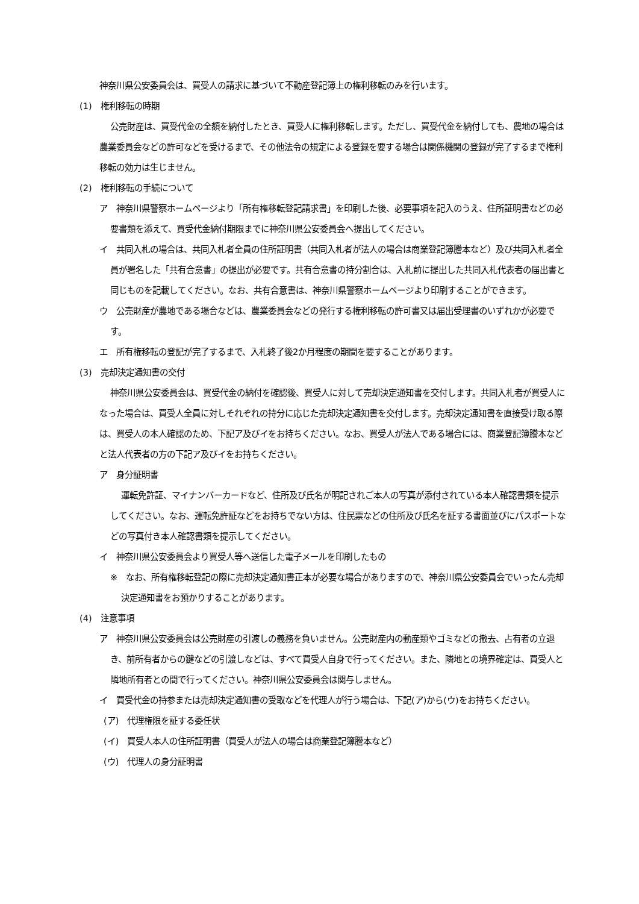神奈川県公安委員会は、買受人の請求に基づいて不動産登記簿上の権利移転のみを行います。
(1)　権利移転の時期
公売財産は、買受代金の全額を納付したとき、買受人に権利移転します。ただし、買受代金を納付しても、農地の場合は農業委員会などの許可などを受けるまで、その他法令の規定による登録を要する場合は関係機関の登録が完了するまで権利移転の効力は生じません。
(2)　権利移転の手続について
ア　神奈川県警察ホームページより「所有権移転登記請求書」を印刷した後、必要事項を記入のうえ、住所証明書などの必要書類を添えて、買受代金納付期限までに神奈川県公安委員会へ提出してください。
イ　共同入札の場合は、共同入札者全員の住所証明書（共同入札者が法人の場合は商業登記簿謄本など）及び共同入札者全員が署名した「共有合意書」の提出が必要です。共有合意書の持分割合は、入札前に提出した共同入札代表者の届出書と同じものを記載してください。なお、共有合意書は、神奈川県警察ホームページより印刷することができます。
ウ　公売財産が農地である場合などは、農業委員会などの発行する権利移転の許可書又は届出受理書のいずれかが必要です。
エ　所有権移転の登記が完了するまで、入札終了後2か月程度の期間を要することがあります。
(3)　売却決定通知書の交付
神奈川県公安委員会は、買受代金の納付を確認後、買受人に対して売却決定通知書を交付します。共同入札者が買受人になった場合は、買受人全員に対しそれぞれの持分に応じた売却決定通知書を交付します。売却決定通知書を直接受け取る際は、買受人の本人確認のため、下記ア及びイをお持ちください。なお、買受人が法人である場合には、商業登記簿謄本などと法人代表者の方の下記ア及びイをお持ちください。
ア　身分証明書
運転免許証、マイナンバーカードなど、住所及び氏名が明記されご本人の写真が添付されている本人確認書類を提示してください。なお、運転免許証などをお持ちでない方は、住民票などの住所及び氏名を証する書面並びにパスポートなどの写真付き本人確認書類を提示してください。
イ　神奈川県公安委員会より買受人等へ送信した電子メールを印刷したもの
※　なお、所有権移転登記の際に売却決定通知書正本が必要な場合がありますので、神奈川県公安委員会でいったん売却決定通知書をお預かりすることがあります。
(4)　注意事項
ア　神奈川県公安委員会は公売財産の引渡しの義務を負いません。公売財産内の動産類やゴミなどの撤去、占有者の立退き、前所有者からの鍵などの引渡しなどは、すべて買受人自身で行ってください。また、隣地との境界確定は、買受人と隣地所有者との間で行ってください。神奈川県公安委員会は関与しません。
イ　買受代金の持参または売却決定通知書の受取などを代理人が行う場合は、下記(ア)から(ウ)をお持ちください。
(ア)　代理権限を証する委任状
(イ)　買受人本人の住所証明書（買受人が法人の場合は商業登記簿謄本など）
(ウ)　代理人の身分証明書